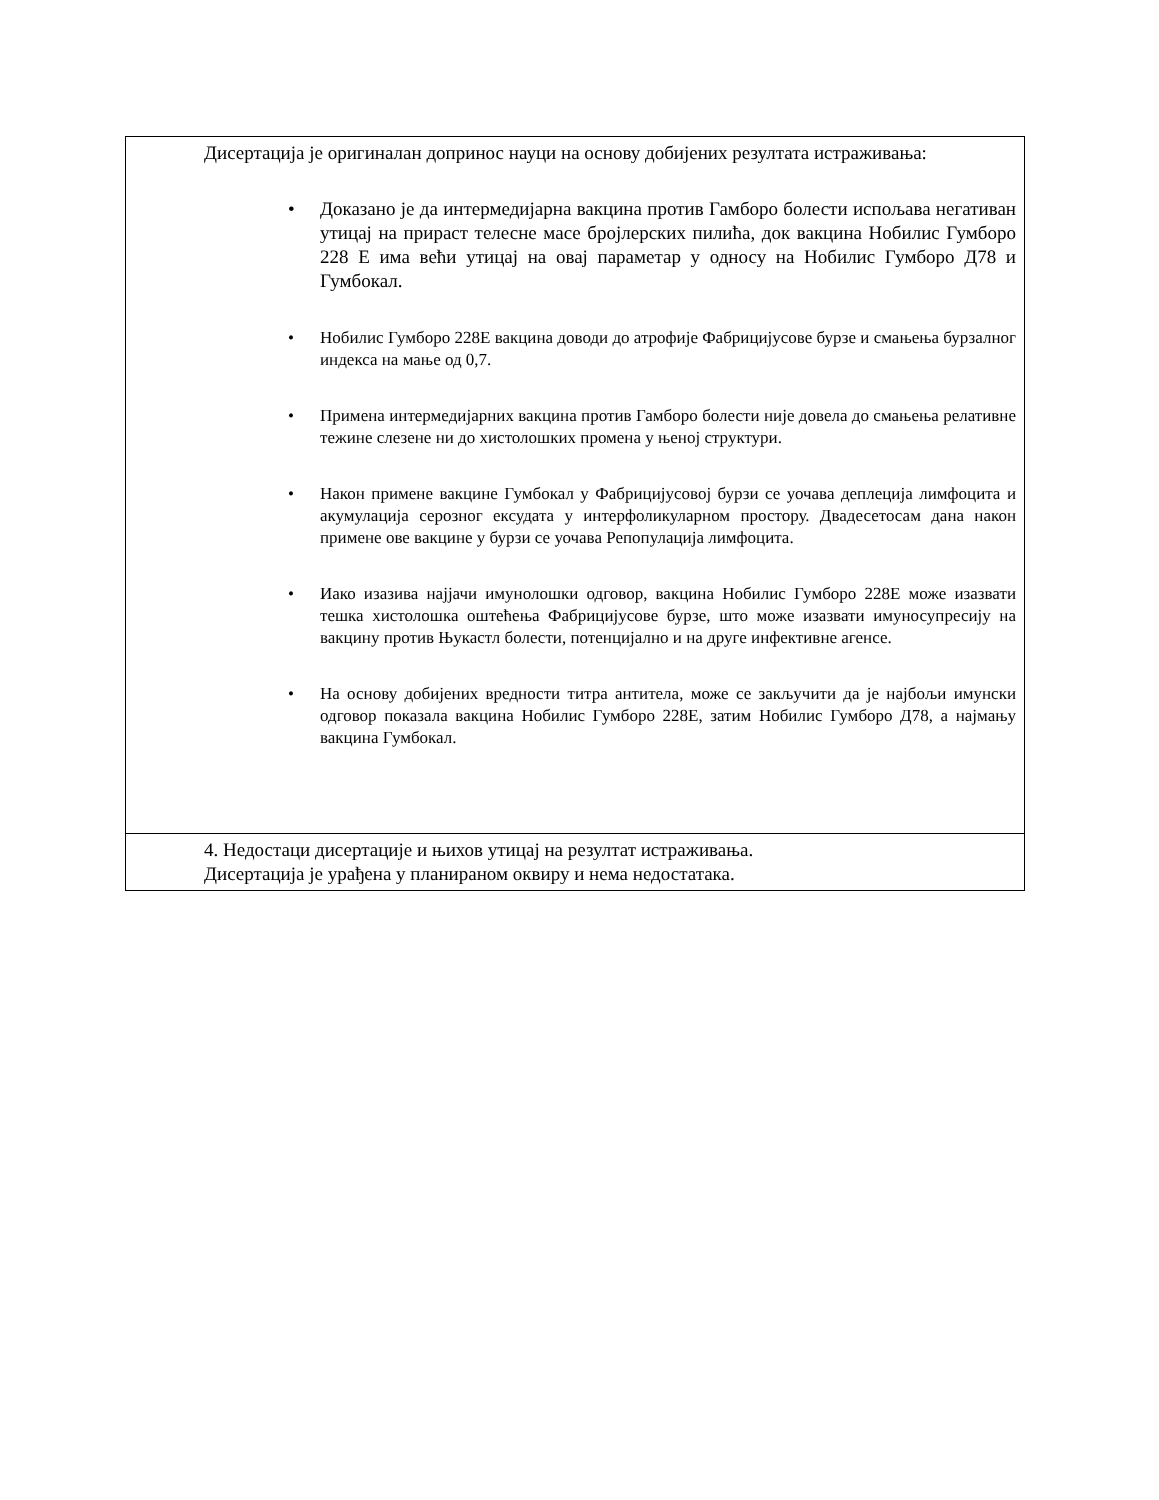| Дисертација је оригиналан допринос науци на основу добијених резултата истраживања: • Доказано је да интермедијарна вакцина против Гамборо болести испољава негативан утицај на прираст телесне масе бројлерских пилића, док вакцина Нобилис Гумборо 228 Е има већи утицај на овај параметар у односу на Нобилис Гумборо Д78 и Гумбокал. • Нобилис Гумборо 228Е вакцина доводи до атрофије Фабрицијусове бурзе и смањења бурзалног индекса на мање од 0,7. • Примена интермедијарних вакцина против Гамборо болести није довела до смањења релативне тежине слезене ни до хистолошких промена у њеној структури. • Након примене вакцине Гумбокал у Фабрицијусовој бурзи се уочава деплеција лимфоцита и акумулација серозног ексудата у интерфоликуларном простору. Двадесетосам дана након примене ове вакцине у бурзи се уочава Репопулација лимфоцита. • Иако изазива најјачи имунолошки одговор, вакцина Нобилис Гумборо 228Е може изазвати тешка хистолошка оштећења Фабрицијусове бурзе, што може изазвати имуносупресију на вакцину против Њукастл болести, потенцијално и на друге инфективне агенсе. • На основу добијених вредности титра антитела, може се закључити да је најбољи имунски одговор показала вакцина Нобилис Гумборо 228Е, затим Нобилис Гумборо Д78, а најмању вакцина Гумбокал. |
| 4. Недостаци дисертације и њихов утицај на резултат истраживања. Дисертација је урађена у планираном оквиру и нема недостатака. |